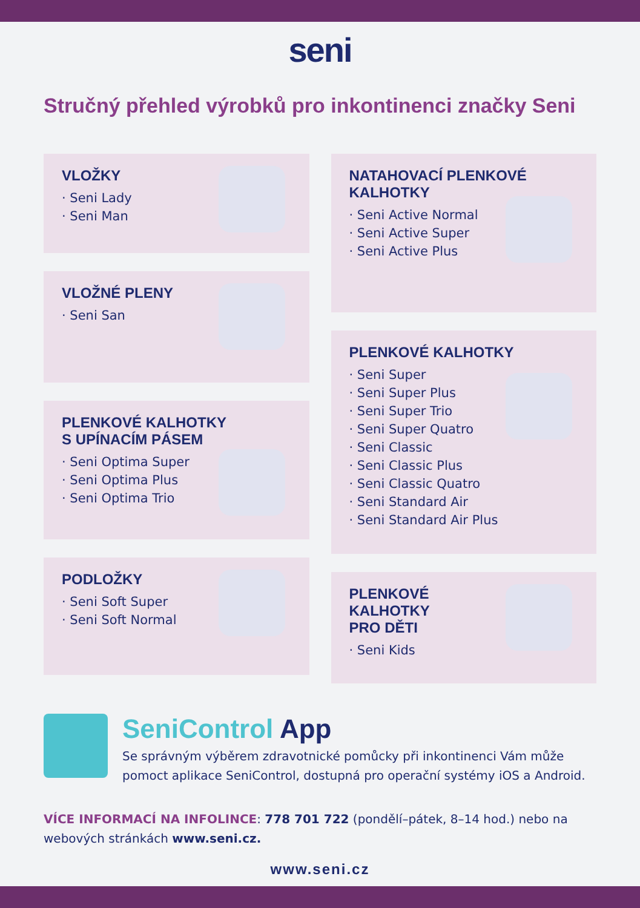seni
Stručný přehled výrobků pro inkontinenci značky Seni
VLOŽKY
· Seni Lady
· Seni Man
VLOŽNÉ PLENY
· Seni San
PLENKOVÉ KALHOTKY
S UPÍNACÍM PÁSEM
· Seni Optima Super
· Seni Optima Plus
· Seni Optima Trio
PODLOŽKY
· Seni Soft Super
· Seni Soft Normal
NATAHOVACÍ PLENKOVÉ
KALHOTKY
· Seni Active Normal
· Seni Active Super
· Seni Active Plus
PLENKOVÉ KALHOTKY
· Seni Super
· Seni Super Plus
· Seni Super Trio
· Seni Super Quatro
· Seni Classic
· Seni Classic Plus
· Seni Classic Quatro
· Seni Standard Air
· Seni Standard Air Plus
PLENKOVÉ
KALHOTKY
PRO DĚTI
· Seni Kids
SeniControl App
Se správným výběrem zdravotnické pomůcky při inkontinenci Vám může pomoct aplikace SeniControl, dostupná pro operační systémy iOS a Android.
VÍCE INFORMACÍ NA INFOLINCE: 778 701 722 (pondělí–pátek, 8–14 hod.) nebo na webových stránkách www.seni.cz.
www.seni.cz